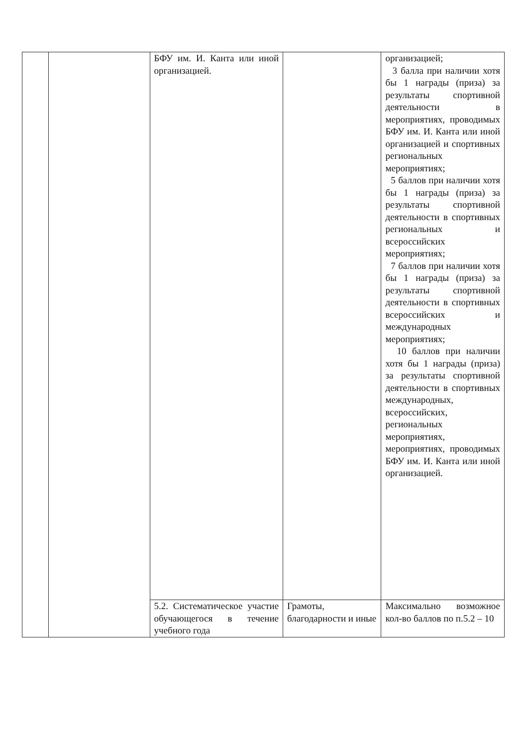| | | БФУ им. И. Канта или иной организацией. | | организацией; 3 балла при наличии хотя бы 1 награды (приза) за результаты спортивной деятельности в мероприятиях, проводимых БФУ им. И. Канта или иной организацией и спортивных региональных мероприятиях; 5 баллов при наличии хотя бы 1 награды (приза) за результаты спортивной деятельности в спортивных региональных и всероссийских мероприятиях; 7 баллов при наличии хотя бы 1 награды (приза) за результаты спортивной деятельности в спортивных всероссийских и международных мероприятиях; 10 баллов при наличии хотя бы 1 награды (приза) за результаты спортивной деятельности в спортивных международных, всероссийских, региональных мероприятиях, мероприятиях, проводимых БФУ им. И. Канта или иной организацией. |
| | | 5.2. Систематическое участие обучающегося в течение учебного года | Грамоты, благодарности и иные | Максимально возможное кол-во баллов по п.5.2 – 10 |